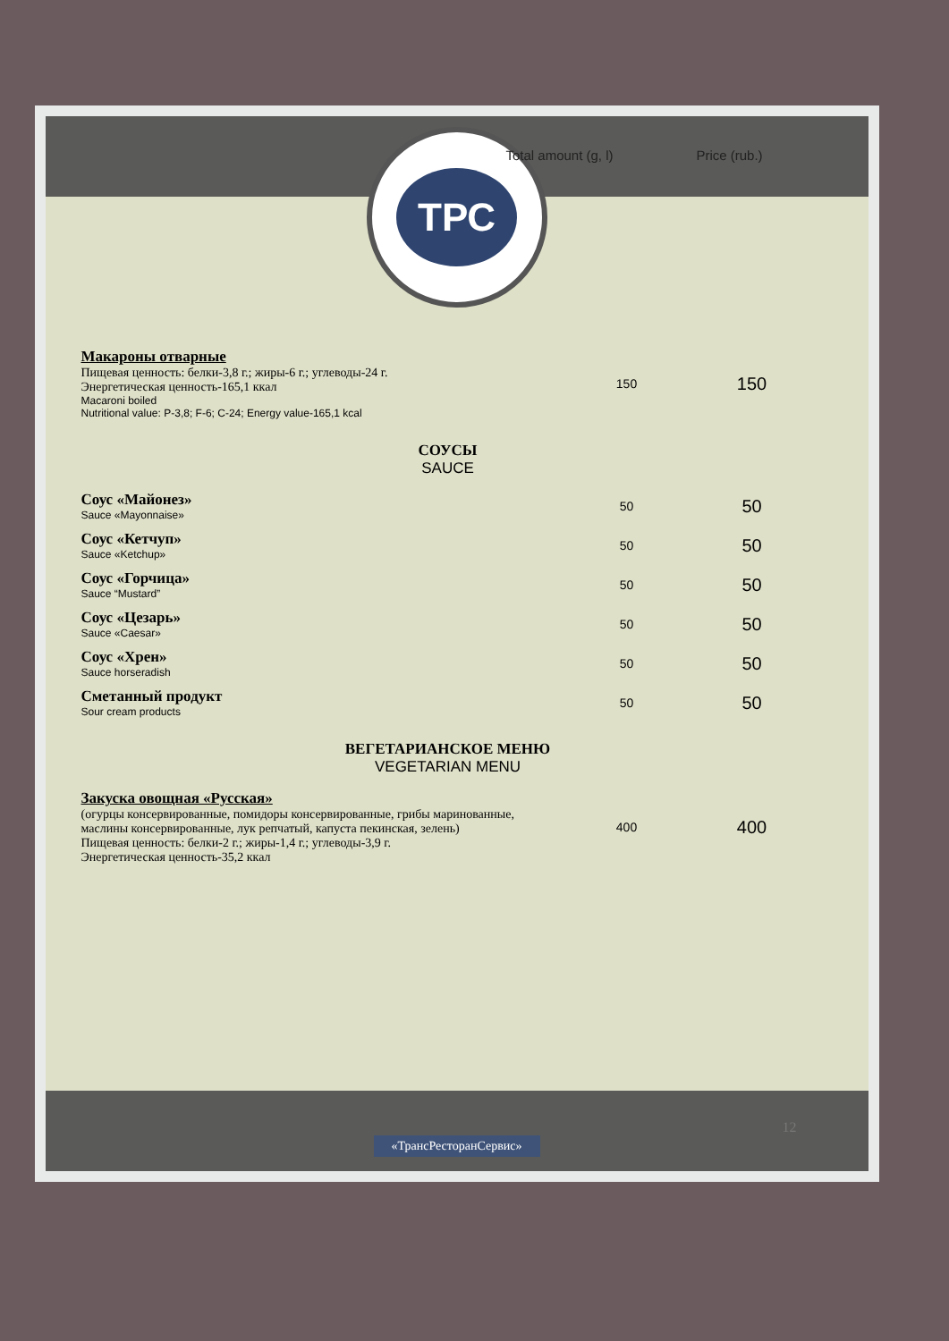Total amount (g, l) Price (rub.)
ТРС
| Макароны отварные Пищевая ценность: белки-3,8 г.; жиры-6 г.; углеводы-24 г. Энергетическая ценность-165,1 ккал Macaroni boiled Nutritional value: P-3,8; F-6; C-24; Energy value-165,1 kcal | 150 | 150 |
| СОУСЫ SAUCE | | |
| Соус «Майонез» Sauce «Mayonnaise» | 50 | 50 |
| Соус «Кетчуп» Sauce «Ketchup» | 50 | 50 |
| Соус «Горчица» Sauce “Mustard” | 50 | 50 |
| Соус «Цезарь» Sauce «Caesar» | 50 | 50 |
| Соус «Хрен» Sauce horseradish | 50 | 50 |
| Сметанный продукт Sour cream products | 50 | 50 |
| ВЕГЕТАРИАНСКОЕ МЕНЮ VEGETARIAN MENU | | |
| Закуска овощная «Русская» (огурцы консервированные, помидоры консервированные, грибы маринованные, маслины консервированные, лук репчатый, капуста пекинская, зелень) Пищевая ценность: белки-2 г.; жиры-1,4 г.; углеводы-3,9 г. Энергетическая ценность-35,2 ккал | 400 | 400 |
«ТрансРесторанСервис»
12